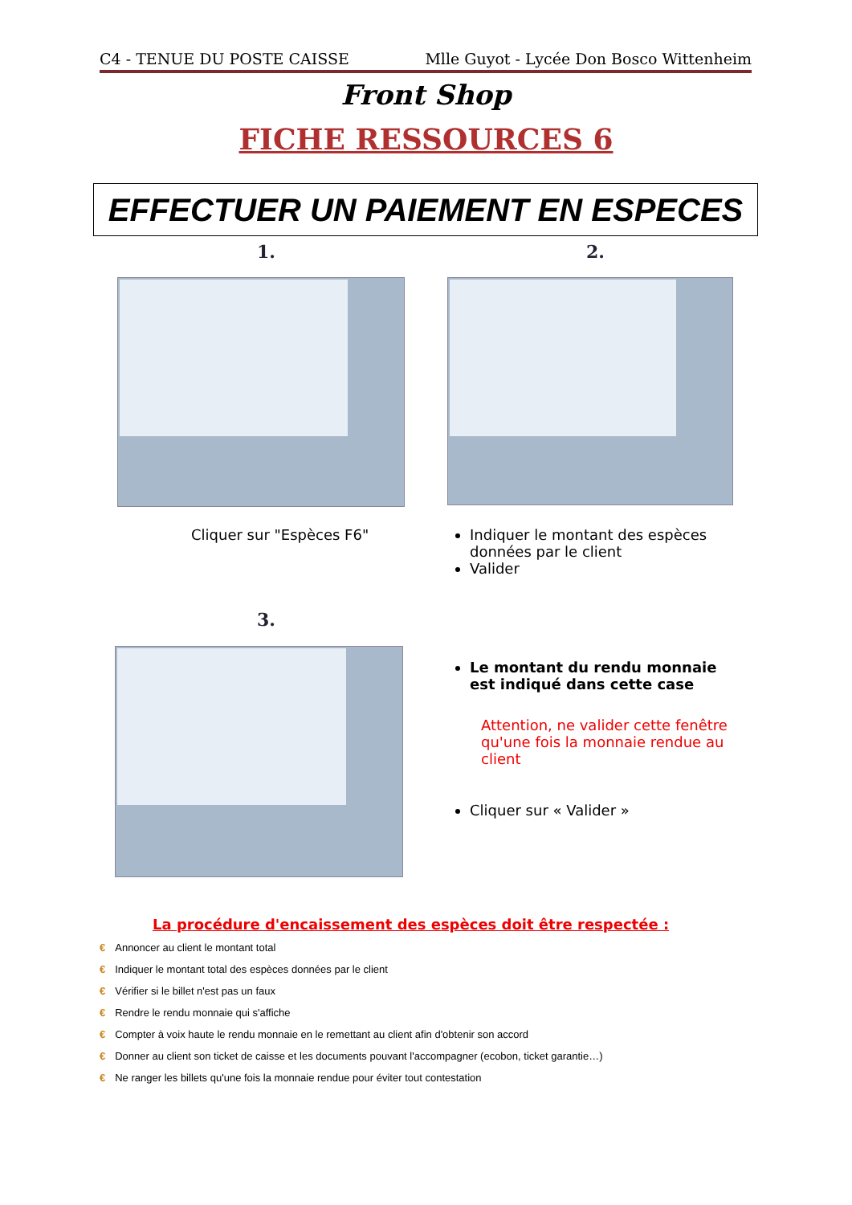C4 - TENUE DU POSTE CAISSE Mlle Guyot - Lycée Don Bosco Wittenheim
Front Shop
FICHE RESSOURCES 6
EFFECTUER UN PAIEMENT EN ESPECES
1. 2.
Cliquer sur "Espèces F6"
Indiquer le montant des espèces données par le client
Valider
3.
Le montant du rendu monnaie est indiqué dans cette case
Attention, ne valider cette fenêtre qu'une fois la monnaie rendue au client
Cliquer sur « Valider »
La procédure d'encaissement des espèces doit être respectée :
€ Annoncer au client le montant total
€ Indiquer le montant total des espèces données par le client
€ Vérifier si le billet n'est pas un faux
€ Rendre le rendu monnaie qui s'affiche
€ Compter à voix haute le rendu monnaie en le remettant au client afin d'obtenir son accord
€ Donner au client son ticket de caisse et les documents pouvant l'accompagner (ecobon, ticket garantie…)
€ Ne ranger les billets qu'une fois la monnaie rendue pour éviter tout contestation